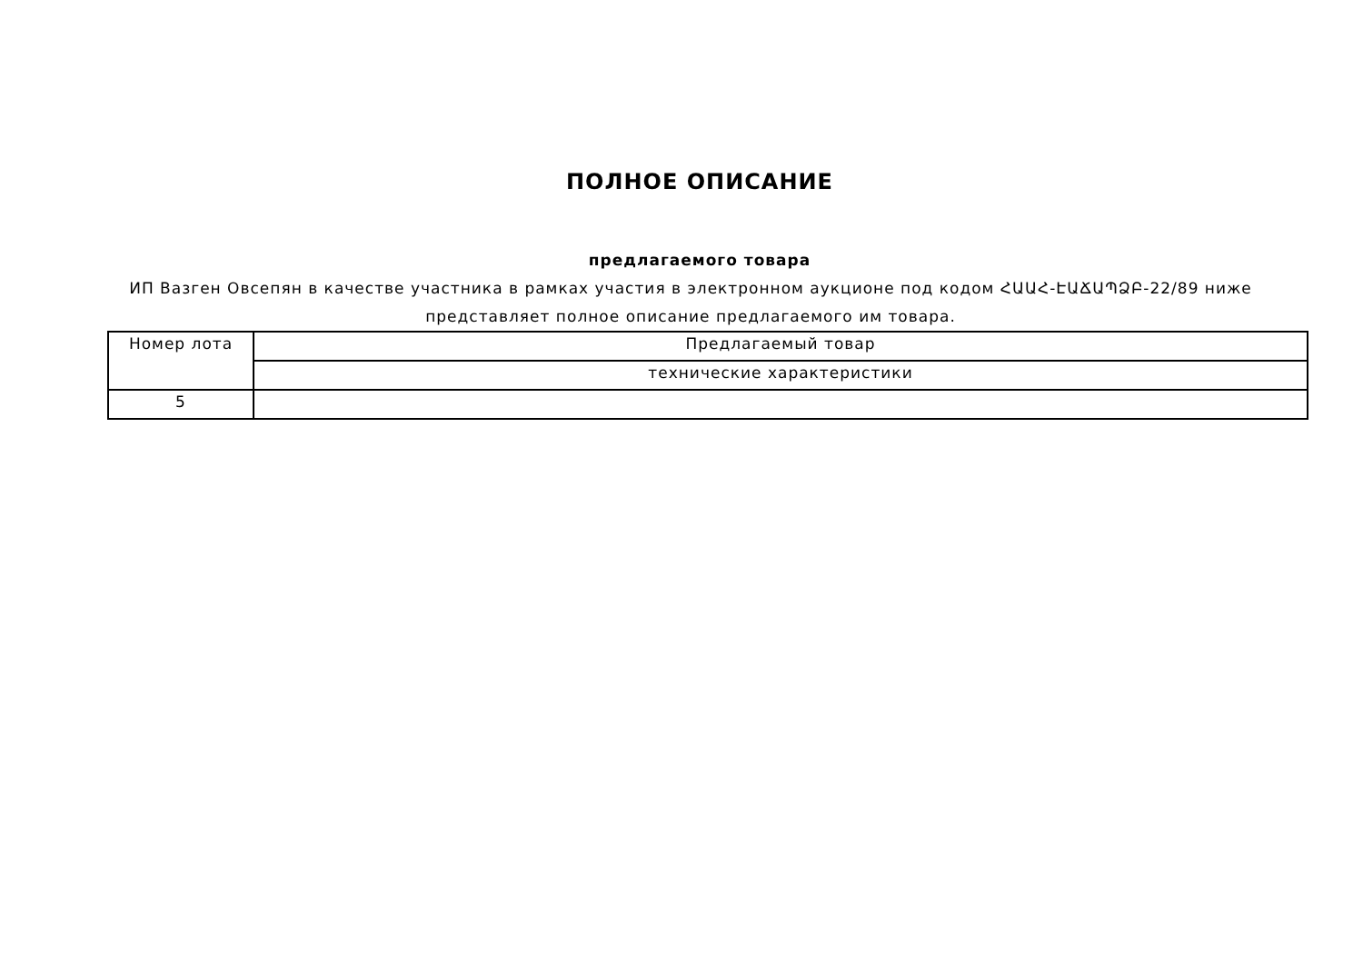ПОЛНОЕ ОПИСАНИЕ
предлагаемого товара
ИП Вазген Овсепян в качестве участника в рамках участия в электронном аукционе под кодом ՀԱԱՀ-ԷԱՃԱՊՁԲ-22/89 ниже представляет полное описание предлагаемого им товара.
| Номер лота | Предлагаемый товар |
| | технические характеристики |
| 5 | |